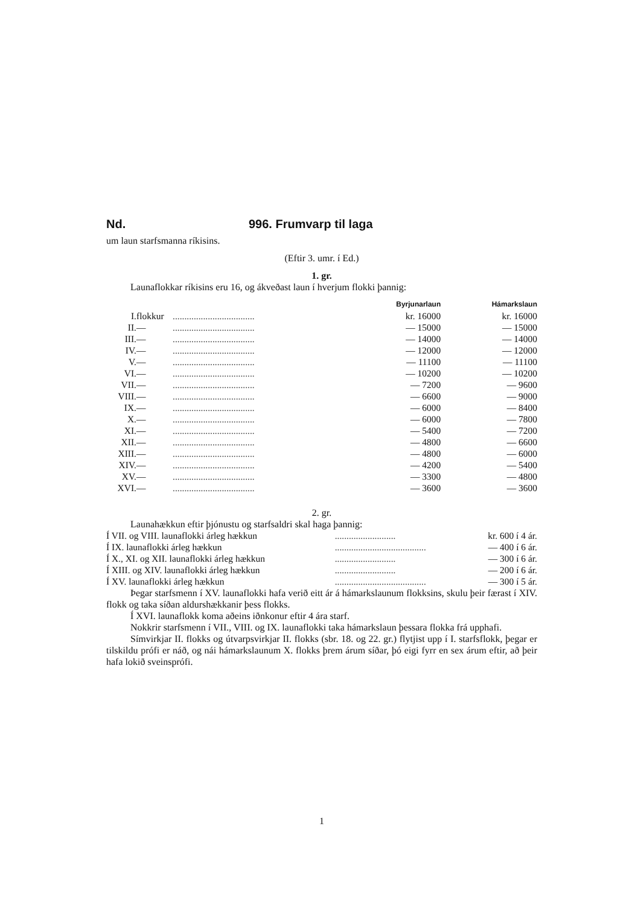Nd. 996. Frumvarp til laga
um laun starfsmanna ríkisins.
(Eftir 3. umr. í Ed.)
1. gr.
Launaflokkar ríkisins eru 16, og ákveðast laun í hverjum flokki þannig:
| | | | Byrjunarlaun | Hámarkslaun |
| I. | flokkur | ................................... | kr. 16000 | kr. 16000 |
| II. | — | ................................... | — 15000 | — 15000 |
| III. | — | ................................... | — 14000 | — 14000 |
| IV. | — | ................................... | — 12000 | — 12000 |
| V. | — | ................................... | — 11100 | — 11100 |
| VI. | — | ................................... | — 10200 | — 10200 |
| VII. | — | ................................... | — 7200 | — 9600 |
| VIII. | — | ................................... | — 6600 | — 9000 |
| IX. | — | ................................... | — 6000 | — 8400 |
| X. | — | ................................... | — 6000 | — 7800 |
| XI. | — | ................................... | — 5400 | — 7200 |
| XII. | — | ................................... | — 4800 | — 6600 |
| XIII. | — | ................................... | — 4800 | — 6000 |
| XIV. | — | ................................... | — 4200 | — 5400 |
| XV. | — | ................................... | — 3300 | — 4800 |
| XVI. | — | ................................... | — 3600 | — 3600 |
2. gr.
Launahækkun eftir þjónustu og starfsaldri skal haga þannig:
| Í VII. og VIII. launaflokki árleg hækkun | .......................... | kr. 600 í 4 ár. |
| Í IX. launaflokki árleg hækkun | ....................................... | — 400 í 6 ár. |
| Í X., XI. og XII. launaflokki árleg hækkun | .......................... | — 300 í 6 ár. |
| Í XIII. og XIV. launaflokki árleg hækkun | .......................... | — 200 í 6 ár. |
| Í XV. launaflokki árleg hækkun | ....................................... | — 300 í 5 ár. |
Þegar starfsmenn í XV. launaflokki hafa verið eitt ár á hámarkslaunum flokksins, skulu þeir færast í XIV. flokk og taka síðan aldurshækkanir þess flokks.
Í XVI. launaflokk koma aðeins iðnkonur eftir 4 ára starf.
Nokkrir starfsmenn í VII., VIII. og IX. launaflokki taka hámarkslaun þessara flokka frá upphafi.
Símvirkjar II. flokks og útvarpsvirkjar II. flokks (sbr. 18. og 22. gr.) flytjist upp í I. starfsflokk, þegar er tilskildu prófi er náð, og nái hámarkslaunum X. flokks þrem árum síðar, þó eigi fyrr en sex árum eftir, að þeir hafa lokið sveinsprófi.
1